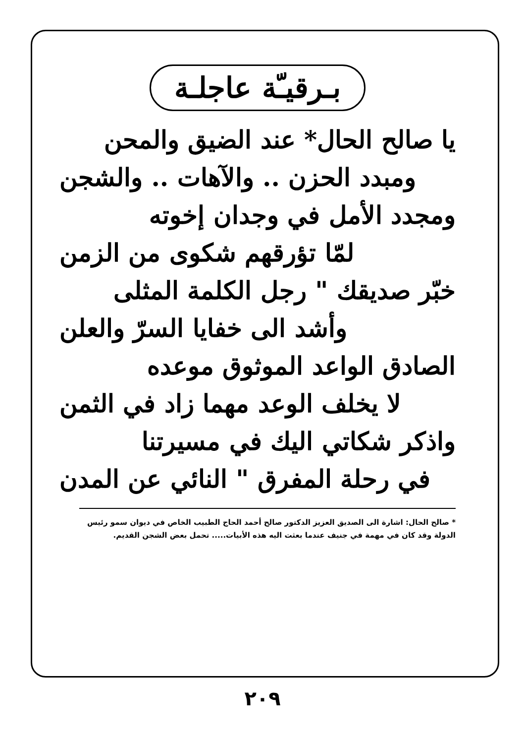بـرقيـّة عاجلـة
يا صالح الحال* عند الضيق والمحن
ومبدد الحزن .. والآهات .. والشجن
ومجدد الأمل في وجدان إخوته
لمّا تؤرقهم شكوى من الزمن
خبّر صديقك " رجل الكلمة المثلى
وأشد الى خفايا السرّ والعلن
الصادق الواعد الموثوق موعده
لا يخلف الوعد مهما زاد في الثمن
واذكر شكاتي اليك في مسيرتنا
في رحلة المفرق " النائي عن المدن
* صالح الحال: اشارة الى الصديق العزيز الدكتور صالح أحمد الحاج الطبيب الخاص في ديوان سمو رئيس الدولة وقد كان في مهمة في جنيف عندما بعثت اليه هذه الأبيات..... تحمل بعض الشجن القديم.
٢٠٩